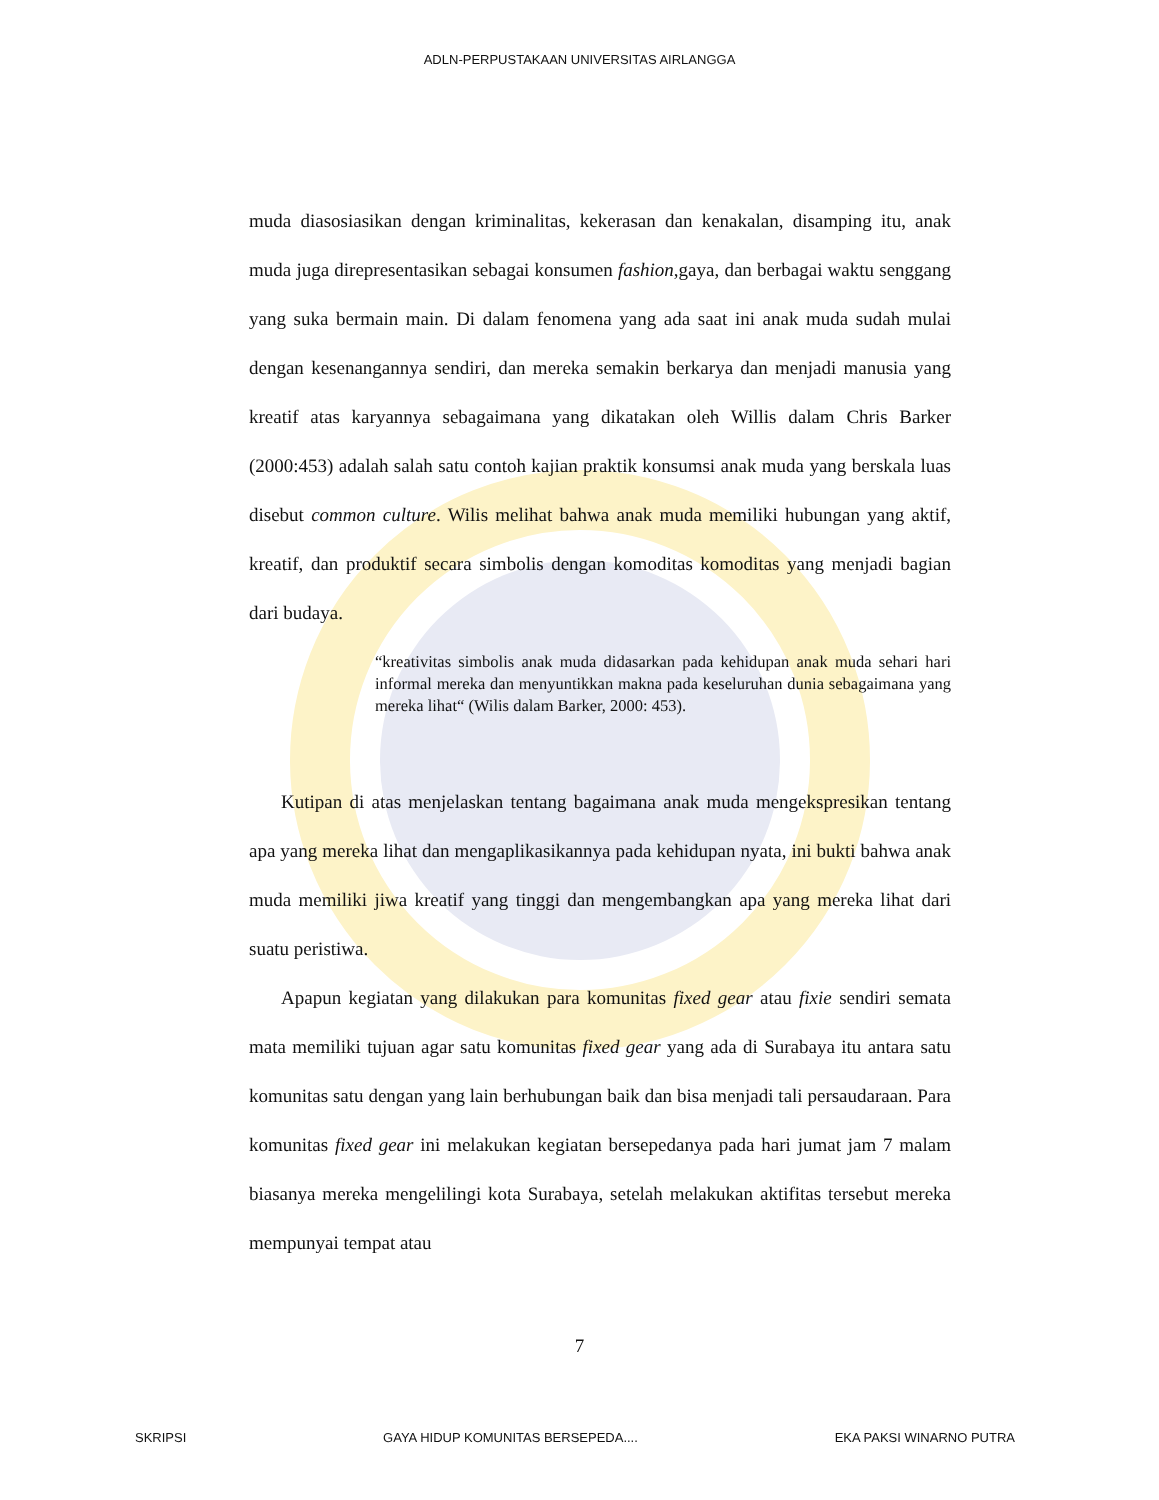ADLN-PERPUSTAKAAN UNIVERSITAS AIRLANGGA
muda diasosiasikan dengan kriminalitas, kekerasan dan kenakalan, disamping itu, anak muda juga direpresentasikan sebagai konsumen fashion,gaya, dan berbagai waktu senggang yang suka bermain main. Di dalam fenomena yang ada saat ini anak muda sudah mulai dengan kesenangannya sendiri, dan mereka semakin berkarya dan menjadi manusia yang kreatif atas karyannya sebagaimana yang dikatakan oleh Willis dalam Chris Barker (2000:453) adalah salah satu contoh kajian praktik konsumsi anak muda yang berskala luas disebut common culture. Wilis melihat bahwa anak muda memiliki hubungan yang aktif, kreatif, dan produktif secara simbolis dengan komoditas komoditas yang menjadi bagian dari budaya.
“kreativitas simbolis anak muda didasarkan pada kehidupan anak muda sehari hari informal mereka dan menyuntikkan makna pada keseluruhan dunia sebagaimana yang mereka lihat“ (Wilis dalam Barker, 2000: 453).
Kutipan di atas menjelaskan tentang bagaimana anak muda mengekspresikan tentang apa yang mereka lihat dan mengaplikasikannya pada kehidupan nyata, ini bukti bahwa anak muda memiliki jiwa kreatif yang tinggi dan mengembangkan apa yang mereka lihat dari suatu peristiwa.
Apapun kegiatan yang dilakukan para komunitas fixed gear atau fixie sendiri semata mata memiliki tujuan agar satu komunitas fixed gear yang ada di Surabaya itu antara satu komunitas satu dengan yang lain berhubungan baik dan bisa menjadi tali persaudaraan. Para komunitas fixed gear ini melakukan kegiatan bersepedanya pada hari jumat jam 7 malam biasanya mereka mengelilingi kota Surabaya, setelah melakukan aktifitas tersebut mereka mempunyai tempat atau
7
SKRIPSI GAYA HIDUP KOMUNITAS BERSEPEDA.... EKA PAKSI WINARNO PUTRA